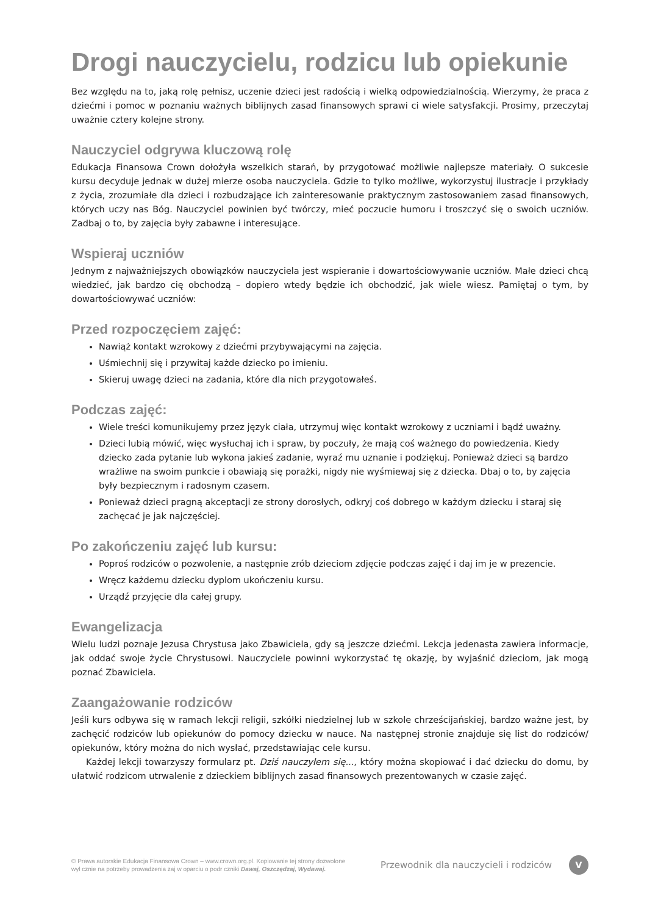Drogi nauczycielu, rodzicu lub opiekunie
Bez względu na to, jaką rolę pełnisz, uczenie dzieci jest radością i wielką odpowiedzialnością. Wierzymy, że praca z dziećmi i pomoc w poznaniu ważnych biblijnych zasad finansowych sprawi ci wiele satysfakcji. Prosimy, przeczytaj uważnie cztery kolejne strony.
Nauczyciel odgrywa kluczową rolę
Edukacja Finansowa Crown dołożyła wszelkich starań, by przygotować możliwie najlepsze materiały. O sukcesie kursu decyduje jednak w dużej mierze osoba nauczyciela. Gdzie to tylko możliwe, wykorzystuj ilustracje i przykłady z życia, zrozumiałe dla dzieci i rozbudzające ich zainteresowanie praktycznym zastosowaniem zasad finansowych, których uczy nas Bóg. Nauczyciel powinien być twórczy, mieć poczucie humoru i troszczyć się o swoich uczniów. Zadbaj o to, by zajęcia były zabawne i interesujące.
Wspieraj uczniów
Jednym z najważniejszych obowiązków nauczyciela jest wspieranie i dowartościowywanie uczniów. Małe dzieci chcą wiedzieć, jak bardzo cię obchodzą – dopiero wtedy będzie ich obchodzić, jak wiele wiesz. Pamiętaj o tym, by dowartościowywać uczniów:
Przed rozpoczęciem zajęć:
Nawiąż kontakt wzrokowy z dziećmi przybywającymi na zajęcia.
Uśmiechnij się i przywitaj każde dziecko po imieniu.
Skieruj uwagę dzieci na zadania, które dla nich przygotowałeś.
Podczas zajęć:
Wiele treści komunikujemy przez język ciała, utrzymuj więc kontakt wzrokowy z uczniami i bądź uważny.
Dzieci lubią mówić, więc wysłuchaj ich i spraw, by poczuły, że mają coś ważnego do powiedzenia. Kiedy dziecko zada pytanie lub wykona jakieś zadanie, wyraź mu uznanie i podziękuj. Ponieważ dzieci są bardzo wrażliwe na swoim punkcie i obawiają się porażki, nigdy nie wyśmiewaj się z dziecka. Dbaj o to, by zajęcia były bezpiecznym i radosnym czasem.
Ponieważ dzieci pragną akceptacji ze strony dorosłych, odkryj coś dobrego w każdym dziecku i staraj się zachęcać je jak najczęściej.
Po zakończeniu zajęć lub kursu:
Poproś rodziców o pozwolenie, a następnie zrób dzieciom zdjęcie podczas zajęć i daj im je w prezencie.
Wręcz każdemu dziecku dyplom ukończeniu kursu.
Urządź przyjęcie dla całej grupy.
Ewangelizacja
Wielu ludzi poznaje Jezusa Chrystusa jako Zbawiciela, gdy są jeszcze dziećmi. Lekcja jedenasta zawiera informacje, jak oddać swoje życie Chrystusowi. Nauczyciele powinni wykorzystać tę okazję, by wyjaśnić dzieciom, jak mogą poznać Zbawiciela.
Zaangażowanie rodziców
Jeśli kurs odbywa się w ramach lekcji religii, szkółki niedzielnej lub w szkole chrześcijańskiej, bardzo ważne jest, by zachęcić rodziców lub opiekunów do pomocy dziecku w nauce. Na następnej stronie znajduje się list do rodziców/ opiekunów, który można do nich wysłać, przedstawiając cele kursu.
Każdej lekcji towarzyszy formularz pt. Dziś nauczyłem się..., który można skopiować i dać dziecku do domu, by ułatwić rodzicom utrwalenie z dzieckiem biblijnych zasad finansowych prezentowanych w czasie zajęć.
© Prawa autorskie Edukacja Finansowa Crown – www.crown.org.pl. Kopiowanie tej strony dozwolone
wył cznie na potrzeby prowadzenia zaj w oparciu o podr czniki Dawaj, Oszczędzaj, Wydawaj.
Przewodnik dla nauczycieli i rodziców
V